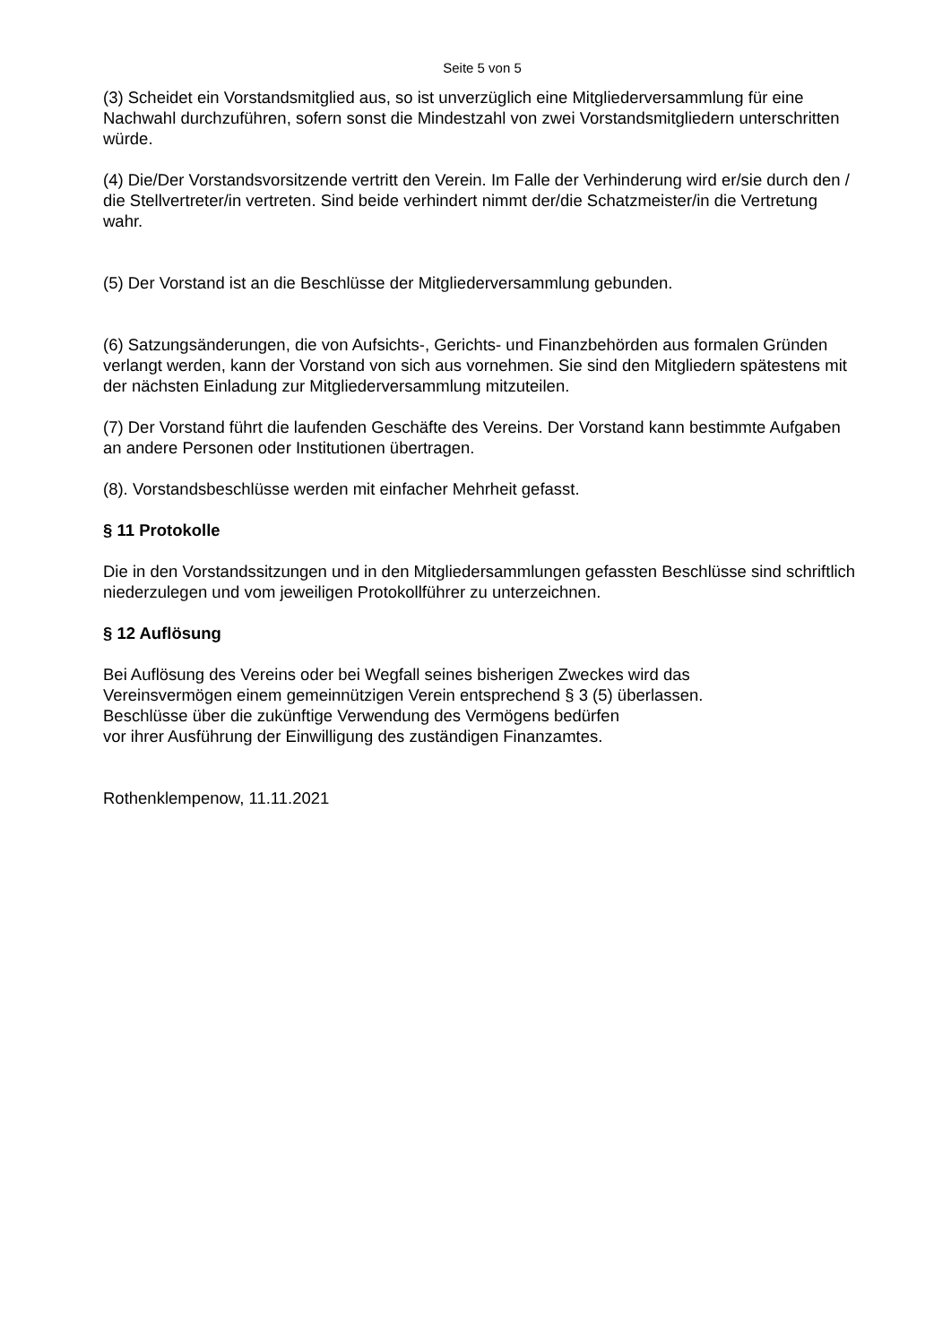Seite 5 von 5
(3) Scheidet ein Vorstandsmitglied aus, so ist unverzüglich eine Mitgliederversammlung für eine Nachwahl durchzuführen, sofern sonst die Mindestzahl von zwei Vorstandsmitgliedern unterschritten würde.
(4) Die/Der Vorstandsvorsitzende vertritt den Verein. Im Falle der Verhinderung wird er/sie durch den / die Stellvertreter/in vertreten. Sind beide verhindert nimmt der/die Schatzmeister/in die Vertretung wahr.
(5) Der Vorstand ist an die Beschlüsse der Mitgliederversammlung gebunden.
(6) Satzungsänderungen, die von Aufsichts-, Gerichts- und Finanzbehörden aus formalen Gründen verlangt werden, kann der Vorstand von sich aus vornehmen. Sie sind den Mitgliedern spätestens mit der nächsten Einladung zur Mitgliederversammlung mitzuteilen.
(7) Der Vorstand führt die laufenden Geschäfte des Vereins. Der Vorstand kann bestimmte Aufgaben an andere Personen oder Institutionen übertragen.
(8). Vorstandsbeschlüsse werden mit einfacher Mehrheit gefasst.
§ 11 Protokolle
Die in den Vorstandssitzungen und in den Mitgliedersammlungen gefassten Beschlüsse sind schriftlich niederzulegen und vom jeweiligen Protokollführer zu unterzeichnen.
§ 12 Auflösung
Bei Auflösung des Vereins oder bei Wegfall seines bisherigen Zweckes wird das
Vereinsvermögen einem gemeinnützigen Verein entsprechend § 3 (5) überlassen.
Beschlüsse über die zukünftige Verwendung des Vermögens bedürfen
vor ihrer Ausführung der Einwilligung des zuständigen Finanzamtes.
Rothenklempenow, 11.11.2021